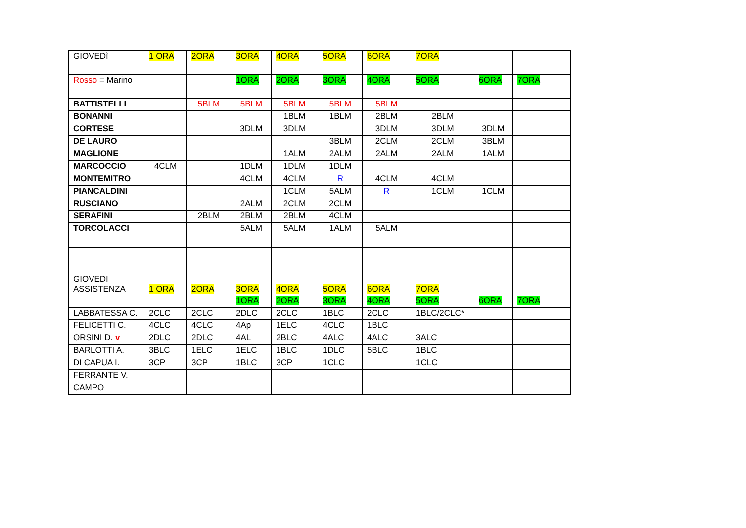| GIOVEDì | 1 ORA | 2ORA | 3ORA | 4ORA | 5ORA | 6ORA | 7ORA | | |
| Rosso = Marino | | | 1ORA | 2ORA | 3ORA | 4ORA | 5ORA | 6ORA | 7ORA |
| BATTISTELLI | | 5BLM | 5BLM | 5BLM | 5BLM | 5BLM | | | |
| BONANNI | | | | 1BLM | 1BLM | 2BLM | 2BLM | | |
| CORTESE | | | 3DLM | 3DLM | | 3DLM | 3DLM | 3DLM | |
| DE LAURO | | | | | 3BLM | 2CLM | 2CLM | 3BLM | |
| MAGLIONE | | | | 1ALM | 2ALM | 2ALM | 2ALM | 1ALM | |
| MARCOCCIO | 4CLM | | 1DLM | 1DLM | 1DLM | | | | |
| MONTEMITRO | | | 4CLM | 4CLM | R | 4CLM | 4CLM | | |
| PIANCALDINI | | | | 1CLM | 5ALM | R | 1CLM | 1CLM | |
| RUSCIANO | | | 2ALM | 2CLM | 2CLM | | | | |
| SERAFINI | | 2BLM | 2BLM | 2BLM | 4CLM | | | | |
| TORCOLACCI | | | 5ALM | 5ALM | 1ALM | 5ALM | | | |
| GIOVEDI ASSISTENZA | 1 ORA | 2ORA | 3ORA | 4ORA | 5ORA | 6ORA | 7ORA | | |
| | | | 1ORA | 2ORA | 3ORA | 4ORA | 5ORA | 6ORA | 7ORA |
| LABBATESSA C. | 2CLC | 2CLC | 2DLC | 2CLC | 1BLC | 2CLC | 1BLC/2CLC* | | |
| FELICETTI C. | 4CLC | 4CLC | 4Ap | 1ELC | 4CLC | 1BLC | | | |
| ORSINI D. v | 2DLC | 2DLC | 4AL | 2BLC | 4ALC | 4ALC | 3ALC | | |
| BARLOTTI A. | 3BLC | 1ELC | 1ELC | 1BLC | 1DLC | 5BLC | 1BLC | | |
| DI CAPUA I. | 3CP | 3CP | 1BLC | 3CP | 1CLC | | 1CLC | | |
| FERRANTE V. | | | | | | | | | |
| CAMPO | | | | | | | | | |